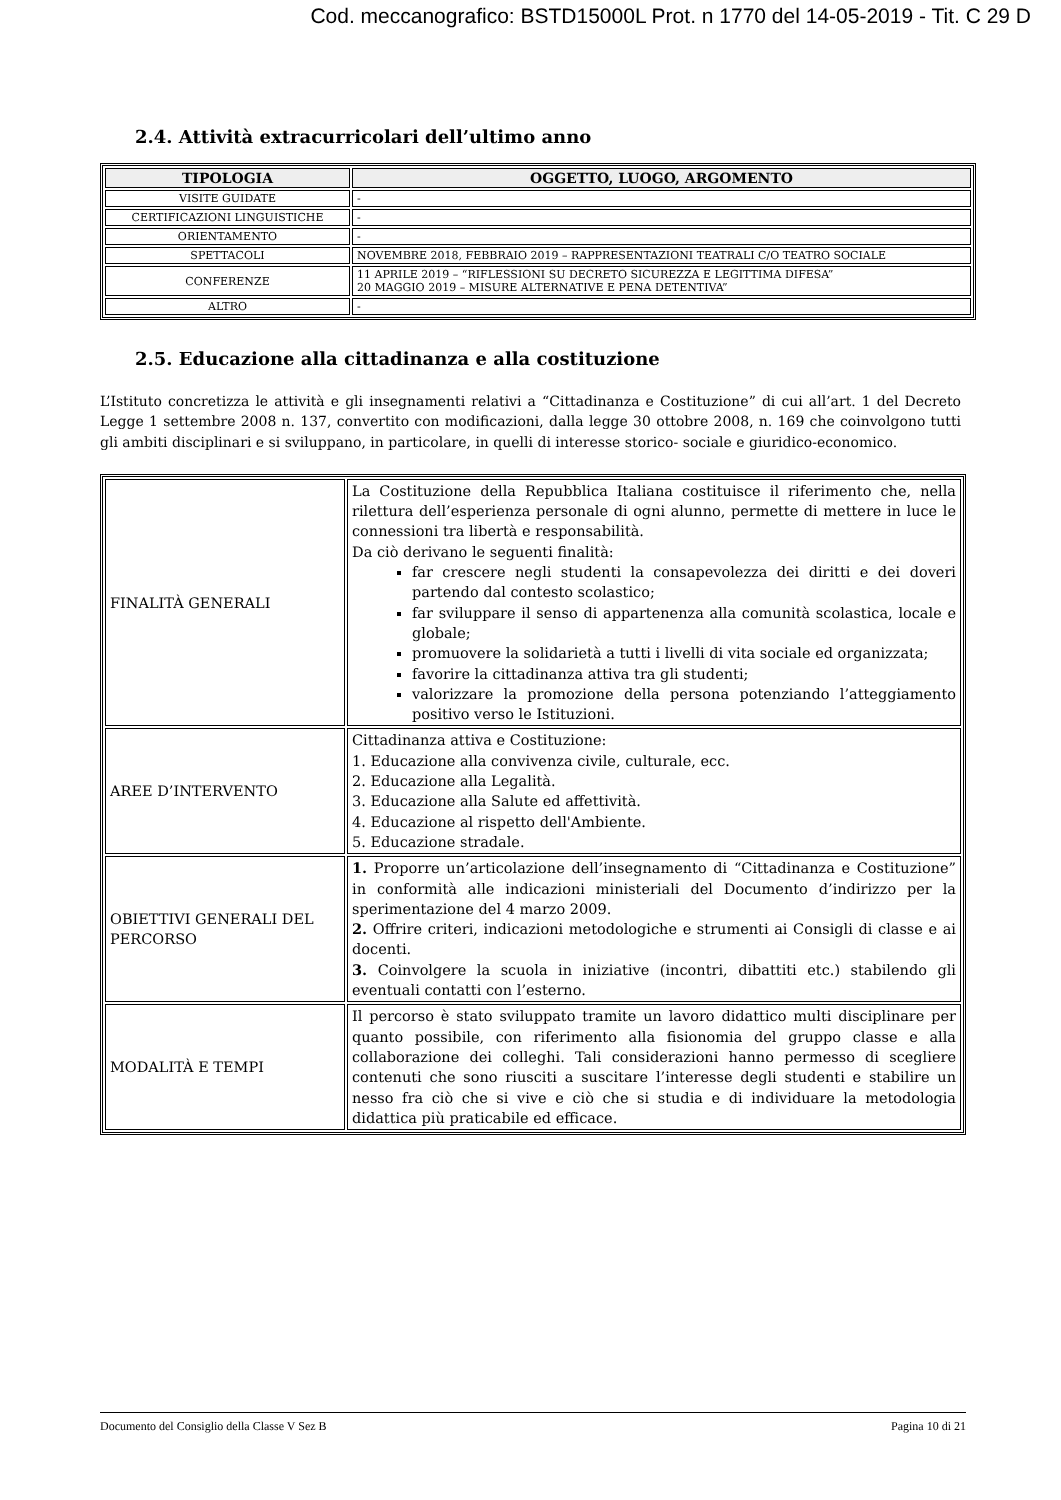Cod. meccanografico: BSTD15000L Prot. n 1770 del 14-05-2019 - Tit. C 29 D
2.4. Attività extracurricolari dell’ultimo anno
| TIPOLOGIA | OGGETTO, LUOGO, ARGOMENTO |
| --- | --- |
| VISITE GUIDATE | - |
| CERTIFICAZIONI LINGUISTICHE | - |
| ORIENTAMENTO | - |
| SPETTACOLI | NOVEMBRE 2018, FEBBRAIO 2019 – RAPPRESENTAZIONI TEATRALI C/O TEATRO SOCIALE |
| CONFERENZE | 11 APRILE 2019 – “RIFLESSIONI SU DECRETO SICUREZZA E LEGITTIMA DIFESA” 20 MAGGIO 2019 – MISURE ALTERNATIVE E PENA DETENTIVA” |
| ALTRO | - |
2.5. Educazione alla cittadinanza e alla costituzione
L’Istituto concretizza le attività e gli insegnamenti relativi a “Cittadinanza e Costituzione” di cui all’art. 1 del Decreto Legge 1 settembre 2008 n. 137, convertito con modificazioni, dalla legge 30 ottobre 2008, n. 169 che coinvolgono tutti gli ambiti disciplinari e si sviluppano, in particolare, in quelli di interesse storico- sociale e giuridico-economico.
| FINALITÀ GENERALI | La Costituzione della Repubblica Italiana costituisce il riferimento che, nella rilettura dell’esperienza personale di ogni alunno, permette di mettere in luce le connessioni tra libertà e responsabilità. Da ciò derivano le seguenti finalità: far crescere negli studenti la consapevolezza dei diritti e dei doveri partendo dal contesto scolastico; far sviluppare il senso di appartenenza alla comunità scolastica, locale e globale; promuovere la solidarietà a tutti i livelli di vita sociale ed organizzata; favorire la cittadinanza attiva tra gli studenti; valorizzare la promozione della persona potenziando l’atteggiamento positivo verso le Istituzioni. |
| AREE D’INTERVENTO | Cittadinanza attiva e Costituzione: 1. Educazione alla convivenza civile, culturale, ecc. 2. Educazione alla Legalità. 3. Educazione alla Salute ed affettività. 4. Educazione al rispetto dell'Ambiente. 5. Educazione stradale. |
| OBIETTIVI GENERALI DEL PERCORSO | 1. Proporre un’articolazione dell’insegnamento di “Cittadinanza e Costituzione” in conformità alle indicazioni ministeriali del Documento d’indirizzo per la sperimentazione del 4 marzo 2009. 2. Offrire criteri, indicazioni metodologiche e strumenti ai Consigli di classe e ai docenti. 3. Coinvolgere la scuola in iniziative (incontri, dibattiti etc.) stabilendo gli eventuali contatti con l’esterno. |
| MODALITÀ E TEMPI | Il percorso è stato sviluppato tramite un lavoro didattico multi disciplinare per quanto possibile, con riferimento alla fisionomia del gruppo classe e alla collaborazione dei colleghi. Tali considerazioni hanno permesso di scegliere contenuti che sono riusciti a suscitare l’interesse degli studenti e stabilire un nesso fra ciò che si vive e ciò che si studia e di individuare la metodologia didattica più praticabile ed efficace. |
Documento del Consiglio della Classe V Sez B Pagina 10 di 21